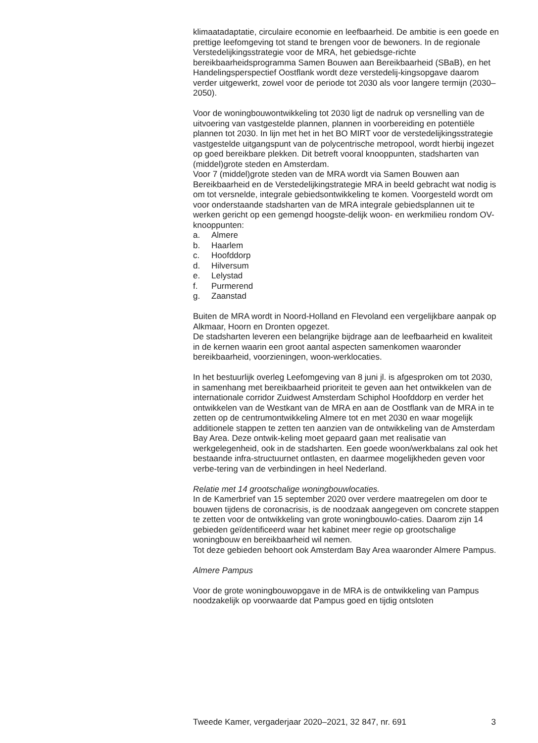klimaatadaptatie, circulaire economie en leefbaarheid. De ambitie is een goede en prettige leefomgeving tot stand te brengen voor de bewoners. In de regionale Verstedelijkingsstrategie voor de MRA, het gebiedsge-richte bereikbaarheidsprogramma Samen Bouwen aan Bereikbaarheid (SBaB), en het Handelingsperspectief Oostflank wordt deze verstedelij-kingsopgave daarom verder uitgewerkt, zowel voor de periode tot 2030 als voor langere termijn (2030–2050).
Voor de woningbouwontwikkeling tot 2030 ligt de nadruk op versnelling van de uitvoering van vastgestelde plannen, plannen in voorbereiding en potentiële plannen tot 2030. In lijn met het in het BO MIRT voor de verstedelijkingsstrategie vastgestelde uitgangspunt van de polycentrische metropool, wordt hierbij ingezet op goed bereikbare plekken. Dit betreft vooral knooppunten, stadsharten van (middel)grote steden en Amsterdam.
Voor 7 (middel)grote steden van de MRA wordt via Samen Bouwen aan Bereikbaarheid en de Verstedelijkingstrategie MRA in beeld gebracht wat nodig is om tot versnelde, integrale gebiedsontwikkeling te komen. Voorgesteld wordt om voor onderstaande stadsharten van de MRA integrale gebiedsplannen uit te werken gericht op een gemengd hoogste-delijk woon- en werkmilieu rondom OV-knooppunten:
a. Almere
b. Haarlem
c. Hoofddorp
d. Hilversum
e. Lelystad
f. Purmerend
g. Zaanstad
Buiten de MRA wordt in Noord-Holland en Flevoland een vergelijkbare aanpak op Alkmaar, Hoorn en Dronten opgezet.
De stadsharten leveren een belangrijke bijdrage aan de leefbaarheid en kwaliteit in de kernen waarin een groot aantal aspecten samenkomen waaronder bereikbaarheid, voorzieningen, woon-werklocaties.
In het bestuurlijk overleg Leefomgeving van 8 juni jl. is afgesproken om tot 2030, in samenhang met bereikbaarheid prioriteit te geven aan het ontwikkelen van de internationale corridor Zuidwest Amsterdam Schiphol Hoofddorp en verder het ontwikkelen van de Westkant van de MRA en aan de Oostflank van de MRA in te zetten op de centrumontwikkeling Almere tot en met 2030 en waar mogelijk additionele stappen te zetten ten aanzien van de ontwikkeling van de Amsterdam Bay Area. Deze ontwik-keling moet gepaard gaan met realisatie van werkgelegenheid, ook in de stadsharten. Een goede woon/werkbalans zal ook het bestaande infra-structuurnet ontlasten, en daarmee mogelijkheden geven voor verbe-tering van de verbindingen in heel Nederland.
Relatie met 14 grootschalige woningbouwlocaties.
In de Kamerbrief van 15 september 2020 over verdere maatregelen om door te bouwen tijdens de coronacrisis, is de noodzaak aangegeven om concrete stappen te zetten voor de ontwikkeling van grote woningbouwlo-caties. Daarom zijn 14 gebieden geïdentificeerd waar het kabinet meer regie op grootschalige woningbouw en bereikbaarheid wil nemen.
Tot deze gebieden behoort ook Amsterdam Bay Area waaronder Almere Pampus.
Almere Pampus
Voor de grote woningbouwopgave in de MRA is de ontwikkeling van Pampus noodzakelijk op voorwaarde dat Pampus goed en tijdig ontsloten
Tweede Kamer, vergaderjaar 2020–2021, 32 847, nr. 691 3